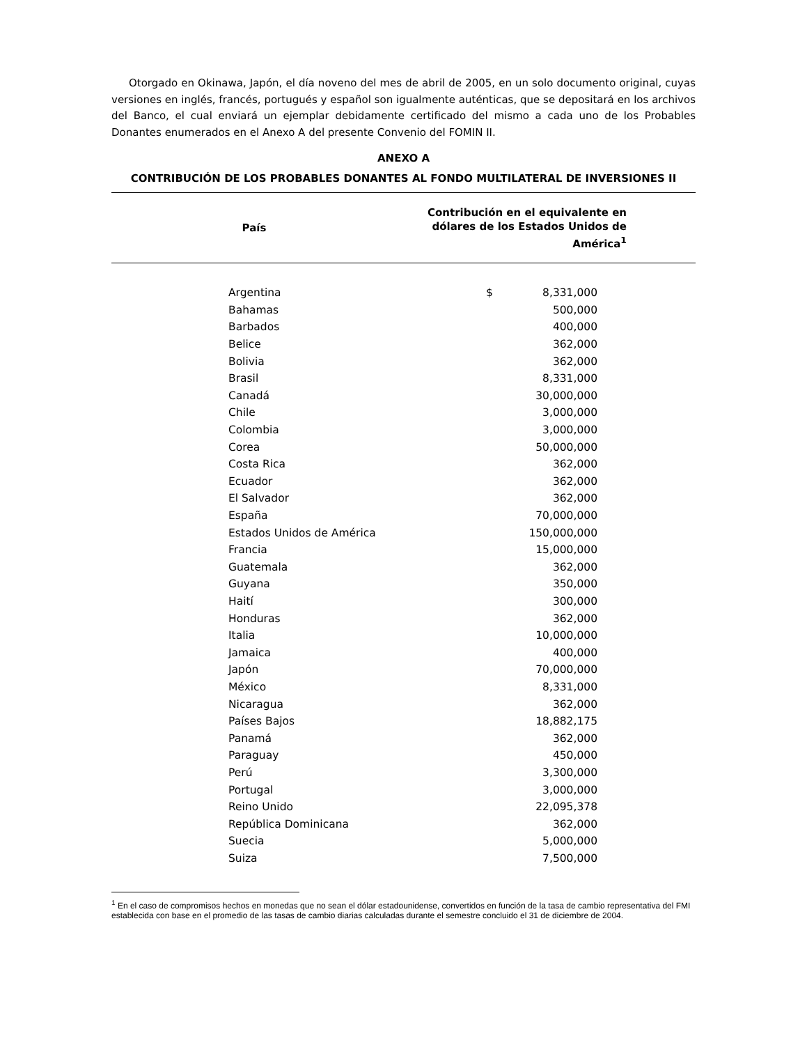Otorgado en Okinawa, Japón, el día noveno del mes de abril de 2005, en un solo documento original, cuyas versiones en inglés, francés, portugués y español son igualmente auténticas, que se depositará en los archivos del Banco, el cual enviará un ejemplar debidamente certificado del mismo a cada uno de los Probables Donantes enumerados en el Anexo A del presente Convenio del FOMIN II.
ANEXO A
CONTRIBUCIÓN DE LOS PROBABLES DONANTES AL FONDO MULTILATERAL DE INVERSIONES II
País
Contribución en el equivalente en dólares de los Estados Unidos de América<sup>1</sup>
| Argentina | $ | 8,331,000 |
| Bahamas | | 500,000 |
| Barbados | | 400,000 |
| Belice | | 362,000 |
| Bolivia | | 362,000 |
| Brasil | | 8,331,000 |
| Canadá | | 30,000,000 |
| Chile | | 3,000,000 |
| Colombia | | 3,000,000 |
| Corea | | 50,000,000 |
| Costa Rica | | 362,000 |
| Ecuador | | 362,000 |
| El Salvador | | 362,000 |
| España | | 70,000,000 |
| Estados Unidos de América | | 150,000,000 |
| Francia | | 15,000,000 |
| Guatemala | | 362,000 |
| Guyana | | 350,000 |
| Haití | | 300,000 |
| Honduras | | 362,000 |
| Italia | | 10,000,000 |
| Jamaica | | 400,000 |
| Japón | | 70,000,000 |
| México | | 8,331,000 |
| Nicaragua | | 362,000 |
| Países Bajos | | 18,882,175 |
| Panamá | | 362,000 |
| Paraguay | | 450,000 |
| Perú | | 3,300,000 |
| Portugal | | 3,000,000 |
| Reino Unido | | 22,095,378 |
| República Dominicana | | 362,000 |
| Suecia | | 5,000,000 |
| Suiza | | 7,500,000 |
<sup>1</sup> En el caso de compromisos hechos en monedas que no sean el dólar estadounidense, convertidos en función de la tasa de cambio representativa del FMI establecida con base en el promedio de las tasas de cambio diarias calculadas durante el semestre concluido el 31 de diciembre de 2004.